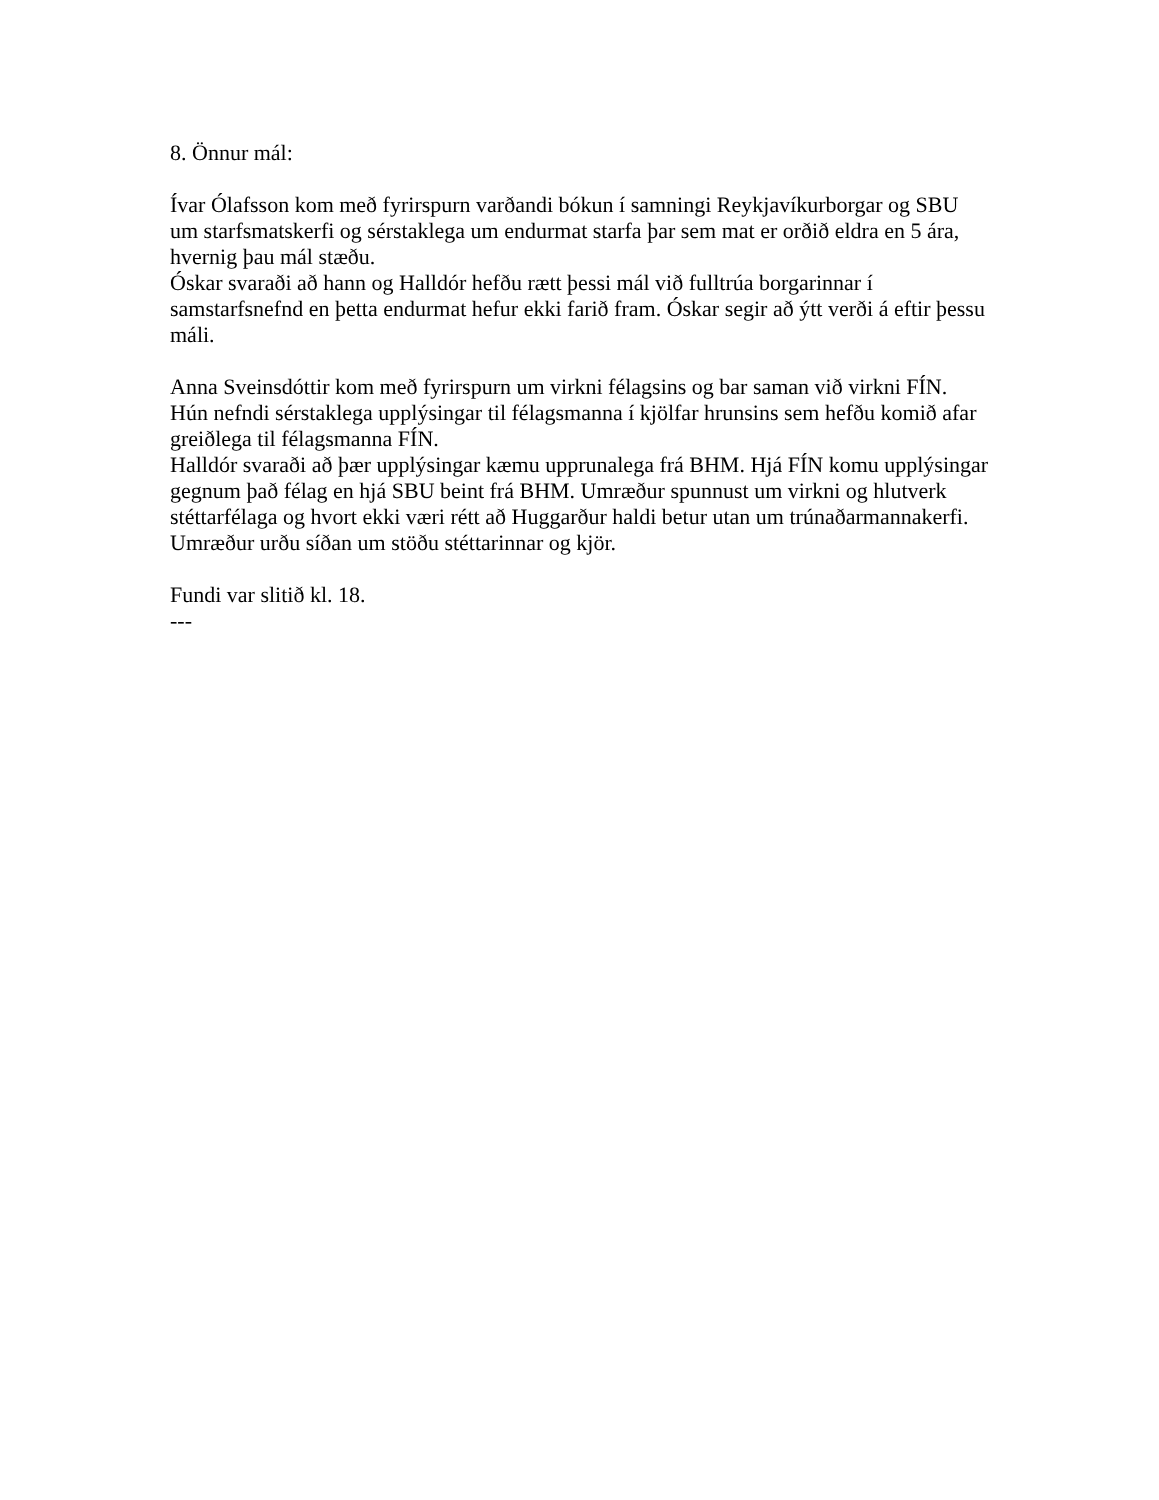8. Önnur mál:
Ívar Ólafsson kom með fyrirspurn varðandi bókun í samningi Reykjavíkurborgar og SBU um starfsmatskerfi og sérstaklega um endurmat starfa þar sem mat er orðið eldra en 5 ára, hvernig þau mál stæðu.
Óskar svaraði að hann og Halldór hefðu rætt þessi mál við fulltrúa borgarinnar í samstarfsnefnd en þetta endurmat hefur ekki farið fram. Óskar segir að ýtt verði á eftir þessu máli.
Anna Sveinsdóttir kom með fyrirspurn um virkni félagsins og bar saman við virkni FÍN. Hún nefndi sérstaklega upplýsingar til félagsmanna í kjölfar hrunsins sem hefðu komið afar greiðlega til félagsmanna FÍN.
Halldór svaraði að þær upplýsingar kæmu upprunalega frá BHM. Hjá FÍN komu upplýsingar gegnum það félag en hjá SBU beint frá BHM. Umræður spunnust um virkni og hlutverk stéttarfélaga og hvort ekki væri rétt að Huggarður haldi betur utan um trúnaðarmannakerfi.
Umræður urðu síðan um stöðu stéttarinnar og kjör.
Fundi var slitið kl. 18.
---